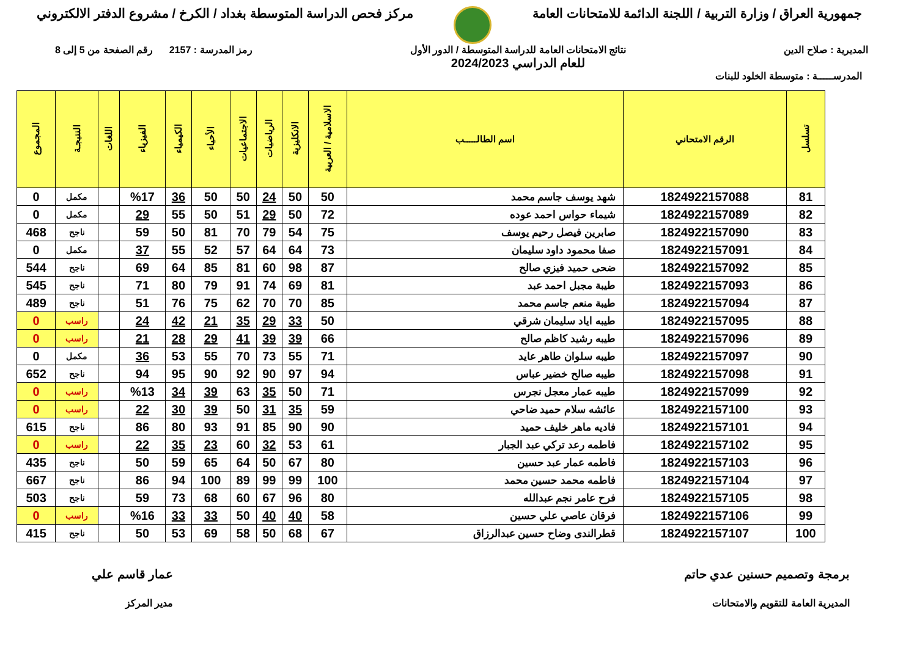جمهورية العراق / وزارة التربية / اللجنة الدائمة للامتحانات العامة
مركز فحص الدراسة المتوسطة بغداد / الكرخ / مشروع الدفتر الالكتروني
المديرية : صلاح الدين نتائج الامتحانات العامة للدراسة المتوسطة / الدور الأول
للعام الدراسي 2024/2023
رمز المدرسة : 2157 رقم الصفحة من 5 إلى 8
المدرســـــة : متوسطة الخلود للبنات
| تسلسل | الرقم الامتحاني | اسم الطالـــــب | الاسلامية / العربية | الانكليزية | الرياضيات | الاجتماعيات | الأحياء | الكيمياء | الفيزياء | اللغات | النتيجـة | المجموع |
| --- | --- | --- | --- | --- | --- | --- | --- | --- | --- | --- | --- | --- |
| 81 | 1824922157088 | شهد يوسف جاسم محمد | 50 | 50 | 24 | 50 | 50 | 36 | %17 | | مكمل | 0 |
| 82 | 1824922157089 | شيماء حواس احمد عوده | 72 | 50 | 29 | 51 | 50 | 55 | 29 | | مكمل | 0 |
| 83 | 1824922157090 | صابرين فيصل رحيم يوسف | 75 | 54 | 79 | 70 | 81 | 50 | 59 | | ناجح | 468 |
| 84 | 1824922157091 | صفا محمود داود سليمان | 73 | 64 | 64 | 57 | 52 | 55 | 37 | | مكمل | 0 |
| 85 | 1824922157092 | ضحى حميد فيزي صالح | 87 | 98 | 60 | 81 | 85 | 64 | 69 | | ناجح | 544 |
| 86 | 1824922157093 | طيبة مجبل احمد عبد | 81 | 69 | 74 | 91 | 79 | 80 | 71 | | ناجح | 545 |
| 87 | 1824922157094 | طيبة منعم جاسم محمد | 85 | 70 | 70 | 62 | 75 | 76 | 51 | | ناجح | 489 |
| 88 | 1824922157095 | طيبه اياد سليمان شرقي | 50 | 33 | 29 | 35 | 21 | 42 | 24 | | راسب | 0 |
| 89 | 1824922157096 | طيبه رشيد كاظم صالح | 66 | 39 | 39 | 41 | 29 | 28 | 21 | | راسب | 0 |
| 90 | 1824922157097 | طيبه سلوان طاهر عايد | 71 | 55 | 73 | 70 | 55 | 53 | 36 | | مكمل | 0 |
| 91 | 1824922157098 | طيبه صالح خضير عباس | 94 | 97 | 90 | 92 | 90 | 95 | 94 | | ناجح | 652 |
| 92 | 1824922157099 | طيبه عمار معجل نجرس | 71 | 50 | 35 | 63 | 39 | 34 | %13 | | راسب | 0 |
| 93 | 1824922157100 | عائشه سلام حميد ضاحي | 59 | 35 | 31 | 50 | 39 | 30 | 22 | | راسب | 0 |
| 94 | 1824922157101 | فاديه ماهر خليف حميد | 90 | 90 | 85 | 91 | 93 | 80 | 86 | | ناجح | 615 |
| 95 | 1824922157102 | فاطمه رعد تركي عبد الجبار | 61 | 53 | 32 | 60 | 23 | 35 | 22 | | راسب | 0 |
| 96 | 1824922157103 | فاطمه عمار عبد حسين | 80 | 67 | 50 | 64 | 65 | 59 | 50 | | ناجح | 435 |
| 97 | 1824922157104 | فاطمه محمد حسين محمد | 100 | 99 | 99 | 89 | 100 | 94 | 86 | | ناجح | 667 |
| 98 | 1824922157105 | فرح عامر نجم عبدالله | 80 | 96 | 67 | 60 | 68 | 73 | 59 | | ناجح | 503 |
| 99 | 1824922157106 | فرقان عاصي علي حسين | 58 | 40 | 40 | 50 | 33 | 33 | %16 | | راسب | 0 |
| 100 | 1824922157107 | قطرالندى وضاح حسين عبدالرزاق | 67 | 68 | 50 | 58 | 69 | 53 | 50 | | ناجح | 415 |
برمجة وتصميم حسنين عدي حاتم
المديرية العامة للتقويم والامتحانات
عمار قاسم علي
مدير المركز